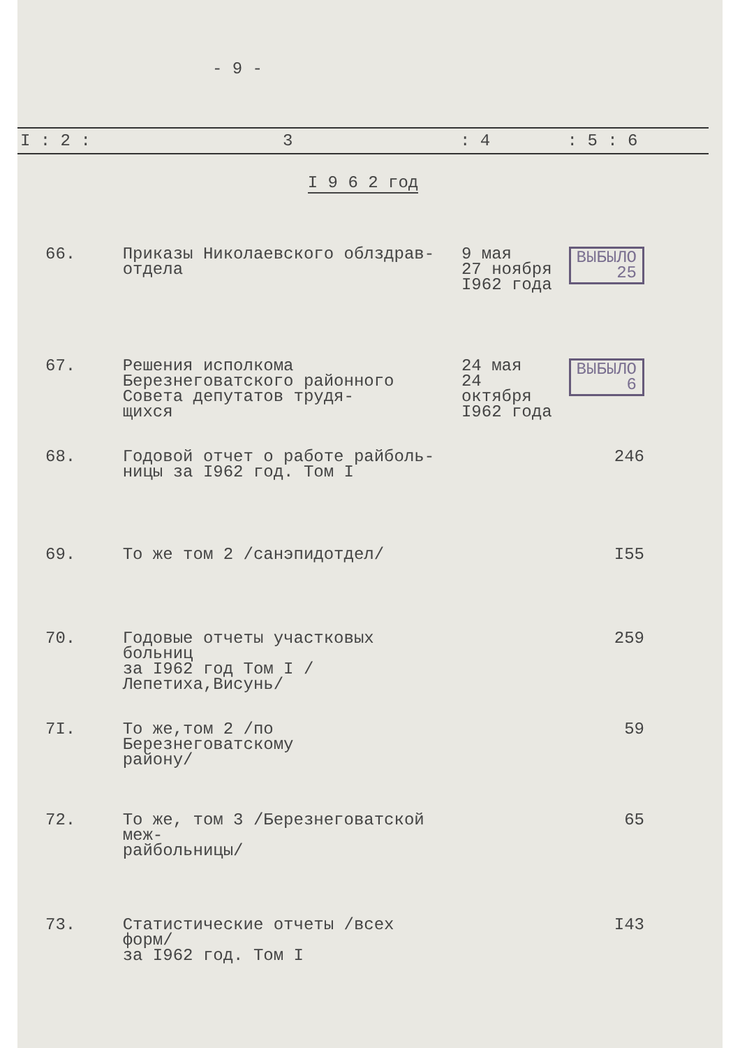- 9 -
| I : 2 : | 3 | : 4 | : 5 : 6 | |
| --- | --- | --- | --- | --- |
| I 9 6 2 год | | | | |
| 66. | Приказы Николаевского облздрав- отдела | 9 мая 27 ноября I962 года | ВЫБЫЛО 25 | |
| 67. | Решения исполкома Березнеговатского районного Совета депутатов трудя- щихся | 24 мая 24 октября I962 года | ВЫБЫЛО 6 | |
| 68. | Годовой отчет о работе райболь- ницы за I962 год. Том I | | 246 | |
| 69. | То же том 2 /санэпидотдел/ | | I55 | |
| 70. | Годовые отчеты участковых больниц за I962 год Том I /Лепетиха,Висунь/ | | 259 | |
| 7I. | То же,том 2 /по Березнеговатскому району/ | | 59 | |
| 72. | То же, том 3 /Березнеговатской меж- райбольницы/ | | 65 | |
| 73. | Статистические отчеты /всех форм/ за I962 год. Том I | | I43 | |